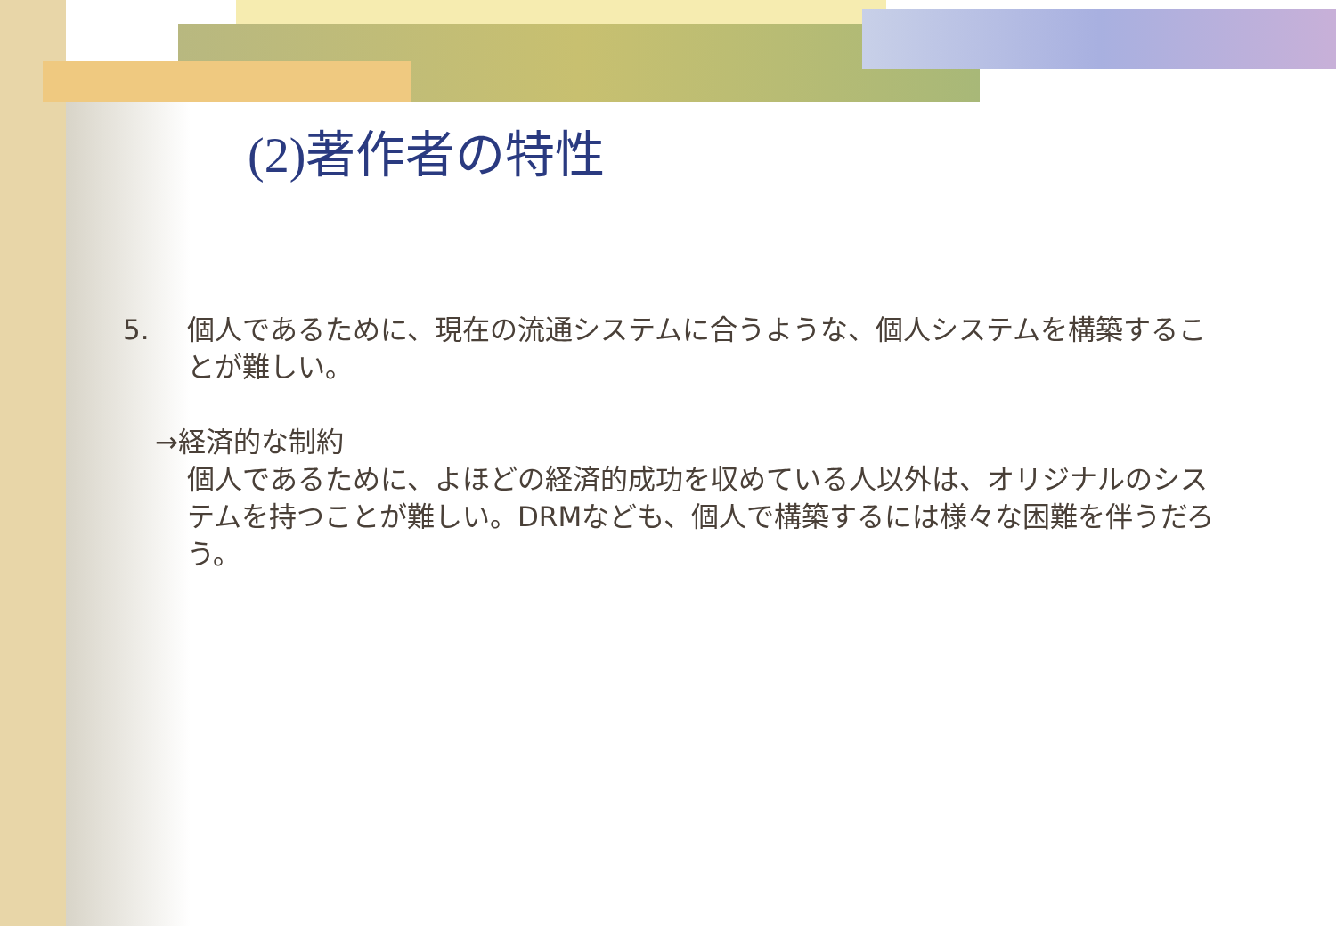(2) 著作者の特性
5. 個人であるために、現在の流通システムに合うような、個人システムを構築することが難しい。
→経済的な制約
個人であるために、よほどの経済的成功を収めている人以外は、オリジナルのシステムを持つことが難しい。DRMなども、個人で構築するには様々な困難を伴うだろう。